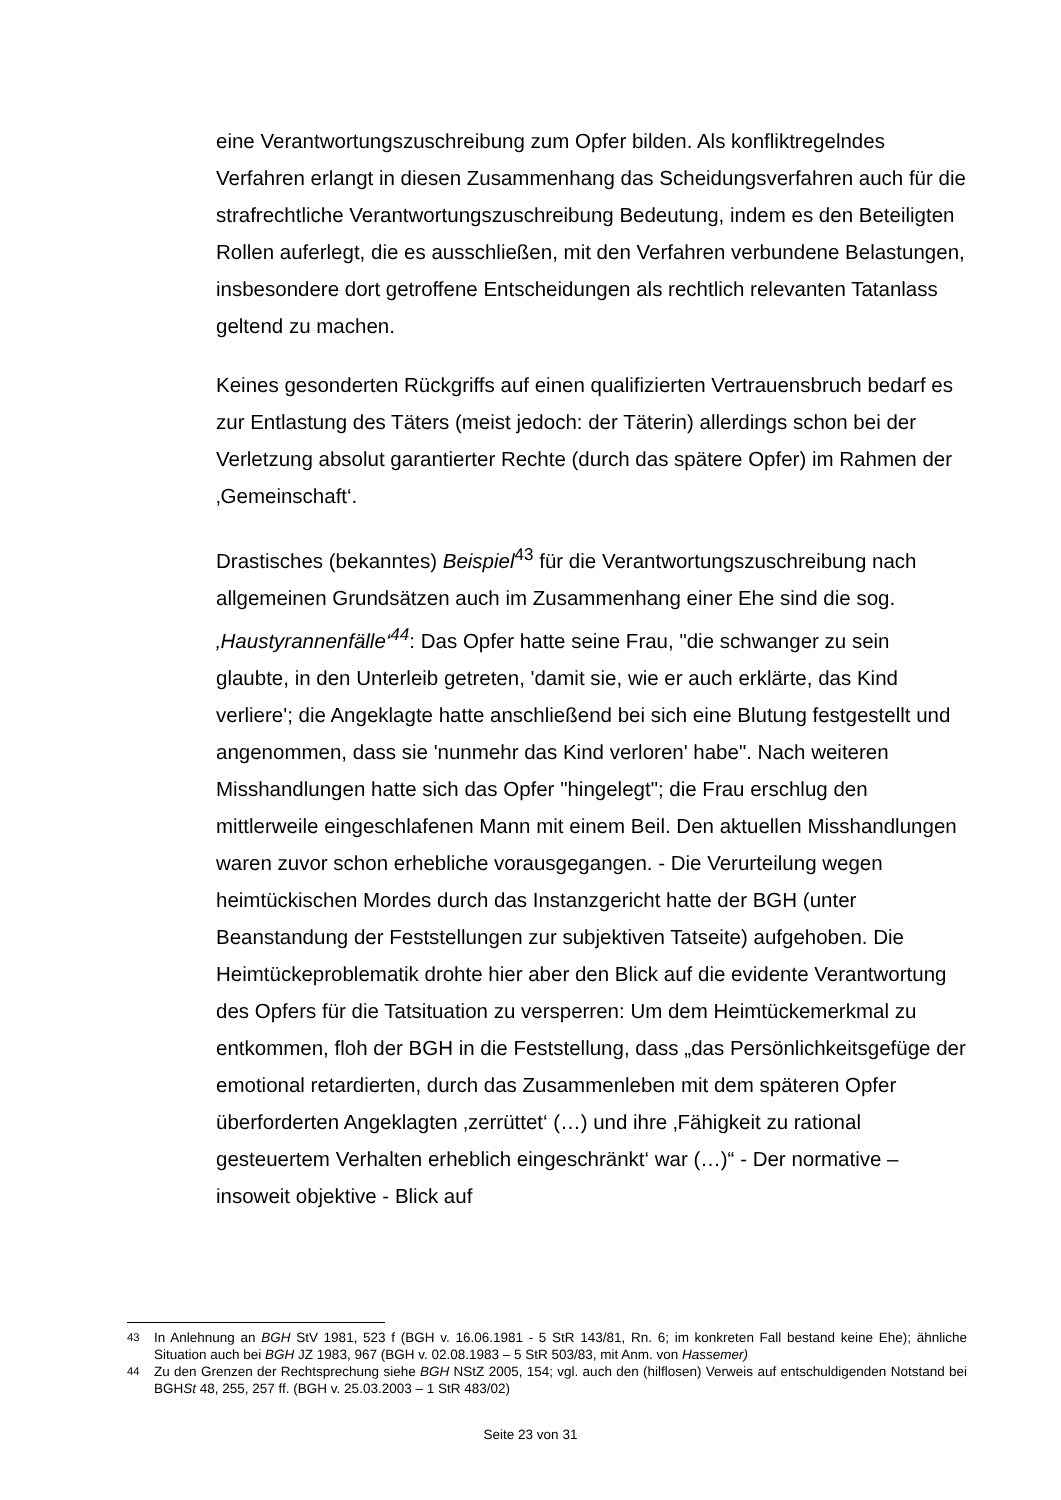eine Verantwortungszuschreibung zum Opfer bilden. Als konfliktregelndes Verfahren erlangt in diesen Zusammenhang das Scheidungsverfahren auch für die strafrechtliche Verantwortungszuschreibung Bedeutung, indem es den Beteiligten Rollen auferlegt, die es ausschließen, mit den Verfahren verbundene Belastungen, insbesondere dort getroffene Entscheidungen als rechtlich relevanten Tatanlass geltend zu machen.
Keines gesonderten Rückgriffs auf einen qualifizierten Vertrauensbruch bedarf es zur Entlastung des Täters (meist jedoch: der Täterin) allerdings schon bei der Verletzung absolut garantierter Rechte (durch das spätere Opfer) im Rahmen der ‚Gemeinschaft‘.
Drastisches (bekanntes) Beispiel<sup>43</sup> für die Verantwortungszuschreibung nach allgemeinen Grundsätzen auch im Zusammenhang einer Ehe sind die sog. ‚Haustyrannenfälle‘<sup>44</sup>: Das Opfer hatte seine Frau, "die schwanger zu sein glaubte, in den Unterleib getreten, 'damit sie, wie er auch erklärte, das Kind verliere'; die Angeklagte hatte anschließend bei sich eine Blutung festgestellt und angenommen, dass sie 'nunmehr das Kind verloren' habe". Nach weiteren Misshandlungen hatte sich das Opfer "hingelegt"; die Frau erschlug den mittlerweile eingeschlafenen Mann mit einem Beil. Den aktuellen Misshandlungen waren zuvor schon erhebliche vorausgegangen. - Die Verurteilung wegen heimtückischen Mordes durch das Instanzgericht hatte der BGH (unter Beanstandung der Feststellungen zur subjektiven Tatseite) aufgehoben. Die Heimtückeproblematik drohte hier aber den Blick auf die evidente Verantwortung des Opfers für die Tatsituation zu versperren: Um dem Heimtückemerkmal zu entkommen, floh der BGH in die Feststellung, dass „das Persönlichkeitsgefüge der emotional retardierten, durch das Zusammenleben mit dem späteren Opfer überforderten Angeklagten ‚zerrüttet‘ (…) und ihre ‚Fähigkeit zu rational gesteuertem Verhalten erheblich eingeschränkt‘ war (…)“ - Der normative – insoweit objektive - Blick auf
<sup>43</sup> In Anlehnung an BGH StV 1981, 523 f (BGH v. 16.06.1981 - 5 StR 143/81, Rn. 6; im konkreten Fall bestand keine Ehe); ähnliche Situation auch bei BGH JZ 1983, 967 (BGH v. 02.08.1983 – 5 StR 503/83, mit Anm. von Hassemer)
<sup>44</sup> Zu den Grenzen der Rechtsprechung siehe BGH NStZ 2005, 154; vgl. auch den (hilflosen) Verweis auf entschuldigenden Notstand bei BGHSt 48, 255, 257 ff. (BGH v. 25.03.2003 – 1 StR 483/02)
Seite 23 von 31